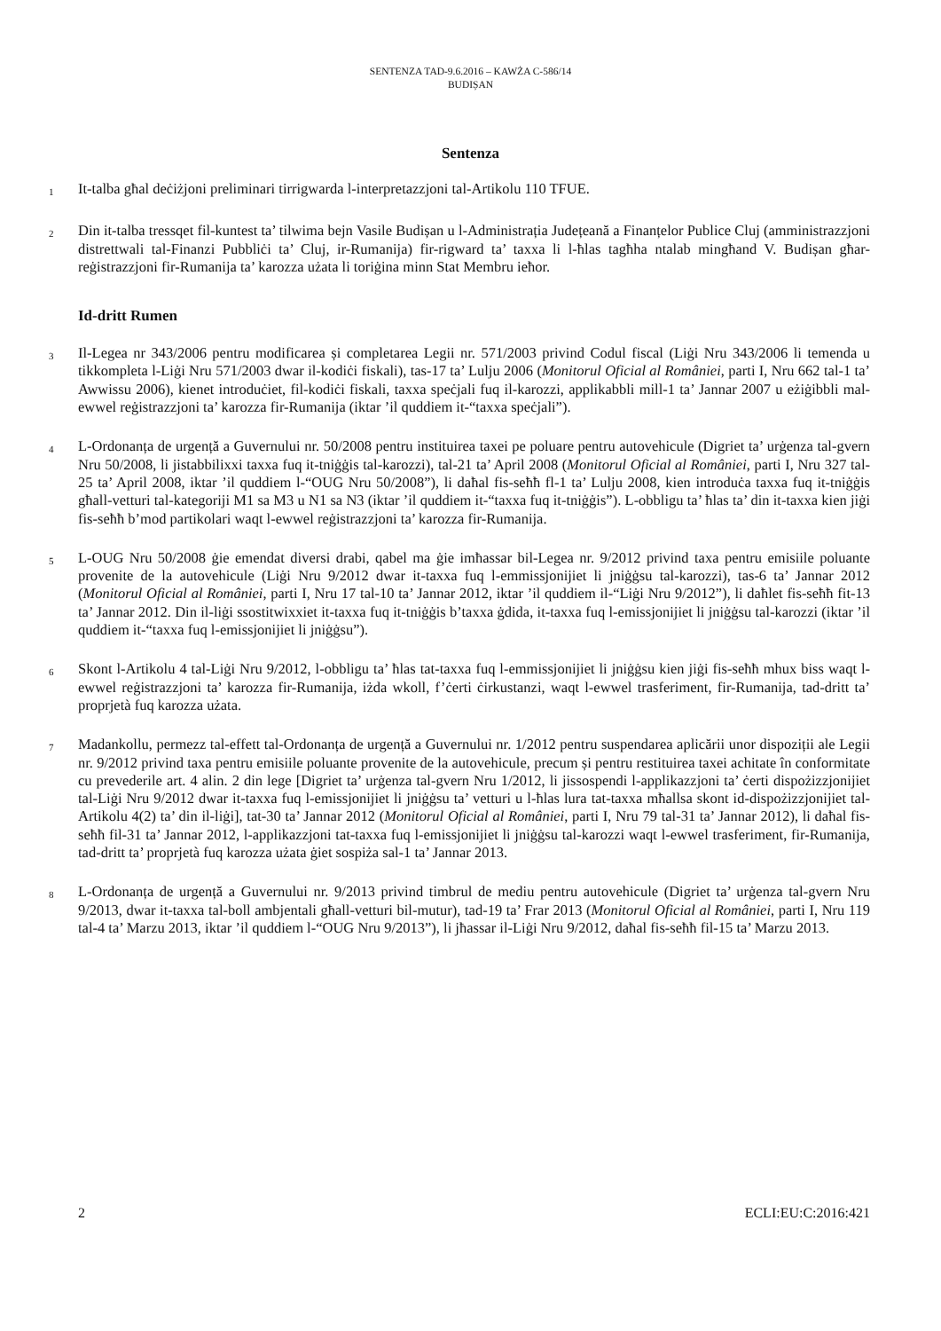SENTENZA TAD-9.6.2016 – KAWŻA C-586/14
BUDIȘAN
Sentenza
1
It-talba għal deċiżjoni preliminari tirrigwarda l-interpretazzjoni tal-Artikolu 110 TFUE.
2
Din it-talba tressqet fil-kuntest ta’ tilwima bejn Vasile Budișan u l-Administrația Județeană a Finanțelor Publice Cluj (amministrazzjoni distrettwali tal-Finanzi Pubbliċi ta’ Cluj, ir-Rumanija) fir-rigward ta’ taxxa li l-ħlas tagħha ntalab mingħand V. Budișan għar-reġistrazzjoni fir-Rumanija ta’ karozza użata li toriġina minn Stat Membru ieħor.
Id-dritt Rumen
3
Il-Legea nr 343/2006 pentru modificarea și completarea Legii nr. 571/2003 privind Codul fiscal (Liġi Nru 343/2006 li temenda u tikkompleta l-Liġi Nru 571/2003 dwar il-kodiċi fiskali), tas-17 ta’ Lulju 2006 (Monitorul Oficial al României, parti I, Nru 662 tal-1 ta’ Awwissu 2006), kienet introduċiet, fil-kodiċi fiskali, taxxa speċjali fuq il-karozzi, applikabbli mill-1 ta’ Jannar 2007 u eżiġibbli mal-ewwel reġistrazzjoni ta’ karozza fir-Rumanija (iktar ’il quddiem it-“taxxa speċjali”).
4
L-Ordonanța de urgență a Guvernului nr. 50/2008 pentru instituirea taxei pe poluare pentru autovehicule (Digriet ta’ urġenza tal-gvern Nru 50/2008, li jistabbilixxi taxxa fuq it-tniġġis tal-karozzi), tal-21 ta’ April 2008 (Monitorul Oficial al României, parti I, Nru 327 tal-25 ta’ April 2008, iktar ’il quddiem l-“OUG Nru 50/2008”), li daħal fis-seħħ fl-1 ta’ Lulju 2008, kien introduċa taxxa fuq it-tniġġis għall-vetturi tal-kategoriji M1 sa M3 u N1 sa N3 (iktar ’il quddiem it-“taxxa fuq it-tniġġis”). L-obbligu ta’ ħlas ta’ din it-taxxa kien jiġi fis-seħħ b’mod partikolari waqt l-ewwel reġistrazzjoni ta’ karozza fir-Rumanija.
5
L-OUG Nru 50/2008 ġie emendat diversi drabi, qabel ma ġie imħassar bil-Legea nr. 9/2012 privind taxa pentru emisiile poluante provenite de la autovehicule (Liġi Nru 9/2012 dwar it-taxxa fuq l-emmissjonijiet li jniġġsu tal-karozzi), tas-6 ta’ Jannar 2012 (Monitorul Oficial al României, parti I, Nru 17 tal-10 ta’ Jannar 2012, iktar ’il quddiem il-“Liġi Nru 9/2012”), li daħlet fis-seħħ fit-13 ta’ Jannar 2012. Din il-liġi ssostitwixxiet it-taxxa fuq it-tniġġis b’taxxa ġdida, it-taxxa fuq l-emissjonijiet li jniġġsu tal-karozzi (iktar ’il quddiem it-“taxxa fuq l-emissjonijiet li jniġġsu”).
6
Skont l-Artikolu 4 tal-Liġi Nru 9/2012, l-obbligu ta’ ħlas tat-taxxa fuq l-emmissjonijiet li jniġġsu kien jiġi fis-seħħ mhux biss waqt l-ewwel reġistrazzjoni ta’ karozza fir-Rumanija, iżda wkoll, f’ċerti ċirkustanzi, waqt l-ewwel trasferiment, fir-Rumanija, tad-dritt ta’ proprjetà fuq karozza użata.
7
Madankollu, permezz tal-effett tal-Ordonanța de urgență a Guvernului nr. 1/2012 pentru suspendarea aplicării unor dispoziții ale Legii nr. 9/2012 privind taxa pentru emisiile poluante provenite de la autovehicule, precum și pentru restituirea taxei achitate în conformitate cu prevederile art. 4 alin. 2 din lege [Digriet ta’ urġenza tal-gvern Nru 1/2012, li jissospendi l-applikazzjoni ta’ ċerti dispożizzjonijiet tal-Liġi Nru 9/2012 dwar it-taxxa fuq l-emissjonijiet li jniġġsu ta’ vetturi u l-ħlas lura tat-taxxa mħallsa skont id-dispożizzjonijiet tal-Artikolu 4(2) ta’ din il-liġi], tat-30 ta’ Jannar 2012 (Monitorul Oficial al României, parti I, Nru 79 tal-31 ta’ Jannar 2012), li daħal fis-seħħ fil-31 ta’ Jannar 2012, l-applikazzjoni tat-taxxa fuq l-emissjonijiet li jniġġsu tal-karozzi waqt l-ewwel trasferiment, fir-Rumanija, tad-dritt ta’ proprjetà fuq karozza użata ġiet sospiża sal-1 ta’ Jannar 2013.
8
L-Ordonanța de urgență a Guvernului nr. 9/2013 privind timbrul de mediu pentru autovehicule (Digriet ta’ urġenza tal-gvern Nru 9/2013, dwar it-taxxa tal-boll ambjentali għall-vetturi bil-mutur), tad-19 ta’ Frar 2013 (Monitorul Oficial al României, parti I, Nru 119 tal-4 ta’ Marzu 2013, iktar ’il quddiem l-“OUG Nru 9/2013”), li jħassar il-Liġi Nru 9/2012, daħal fis-seħħ fil-15 ta’ Marzu 2013.
2 ECLI:EU:C:2016:421